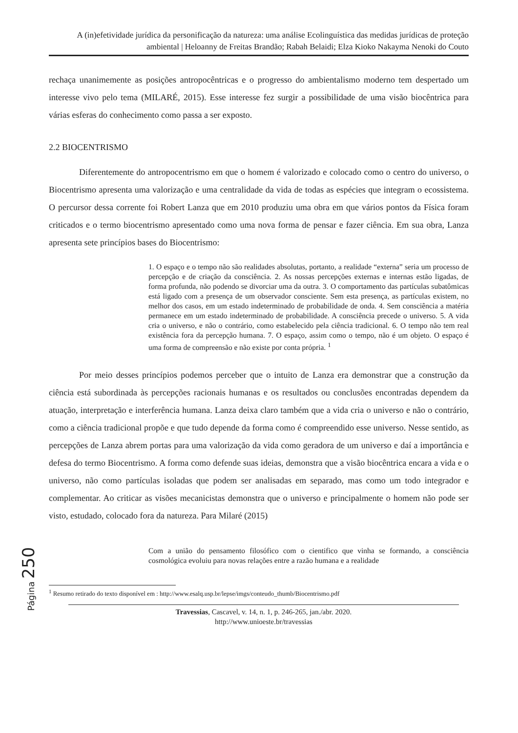A (in)efetividade jurídica da personificação da natureza: uma análise Ecolinguística das medidas jurídicas de proteção ambiental | Heloanny de Freitas Brandão; Rabah Belaidi; Elza Kioko Nakayma Nenoki do Couto
rechaça unanimemente as posições antropocêntricas e o progresso do ambientalismo moderno tem despertado um interesse vivo pelo tema (MILARÉ, 2015). Esse interesse fez surgir a possibilidade de uma visão biocêntrica para várias esferas do conhecimento como passa a ser exposto.
2.2 BIOCENTRISMO
Diferentemente do antropocentrismo em que o homem é valorizado e colocado como o centro do universo, o Biocentrismo apresenta uma valorização e uma centralidade da vida de todas as espécies que integram o ecossistema. O percursor dessa corrente foi Robert Lanza que em 2010 produziu uma obra em que vários pontos da Física foram criticados e o termo biocentrismo apresentado como uma nova forma de pensar e fazer ciência. Em sua obra, Lanza apresenta sete princípios bases do Biocentrismo:
1. O espaço e o tempo não são realidades absolutas, portanto, a realidade “externa” seria um processo de percepção e de criação da consciência. 2. As nossas percepções externas e internas estão ligadas, de forma profunda, não podendo se divorciar uma da outra. 3. O comportamento das partículas subatômicas está ligado com a presença de um observador consciente. Sem esta presença, as partículas existem, no melhor dos casos, em um estado indeterminado de probabilidade de onda. 4. Sem consciência a matéria permanece em um estado indeterminado de probabilidade. A consciência precede o universo. 5. A vida cria o universo, e não o contrário, como estabelecido pela ciência tradicional. 6. O tempo não tem real existência fora da percepção humana. 7. O espaço, assim como o tempo, não é um objeto. O espaço é uma forma de compreensão e não existe por conta própria. <sup>1</sup>
Por meio desses princípios podemos perceber que o intuito de Lanza era demonstrar que a construção da ciência está subordinada às percepções racionais humanas e os resultados ou conclusões encontradas dependem da atuação, interpretação e interferência humana. Lanza deixa claro também que a vida cria o universo e não o contrário, como a ciência tradicional propõe e que tudo depende da forma como é compreendido esse universo. Nesse sentido, as percepções de Lanza abrem portas para uma valorização da vida como geradora de um universo e daí a importância e defesa do termo Biocentrismo. A forma como defende suas ideias, demonstra que a visão biocêntrica encara a vida e o universo, não como partículas isoladas que podem ser analisadas em separado, mas como um todo integrador e complementar. Ao criticar as visões mecanicistas demonstra que o universo e principalmente o homem não pode ser visto, estudado, colocado fora da natureza. Para Milaré (2015)
Com a união do pensamento filosófico com o cientifico que vinha se formando, a consciência cosmológica evoluiu para novas relações entre a razão humana e a realidade
<sup>1</sup> Resumo retirado do texto disponível em : http://www.esalq.usp.br/lepse/imgs/conteudo_thumb/Biocentrismo.pdf
Travessias, Cascavel, v. 14, n. 1, p. 246-265, jan./abr. 2020.
http://www.unioeste.br/travessias
Página 250